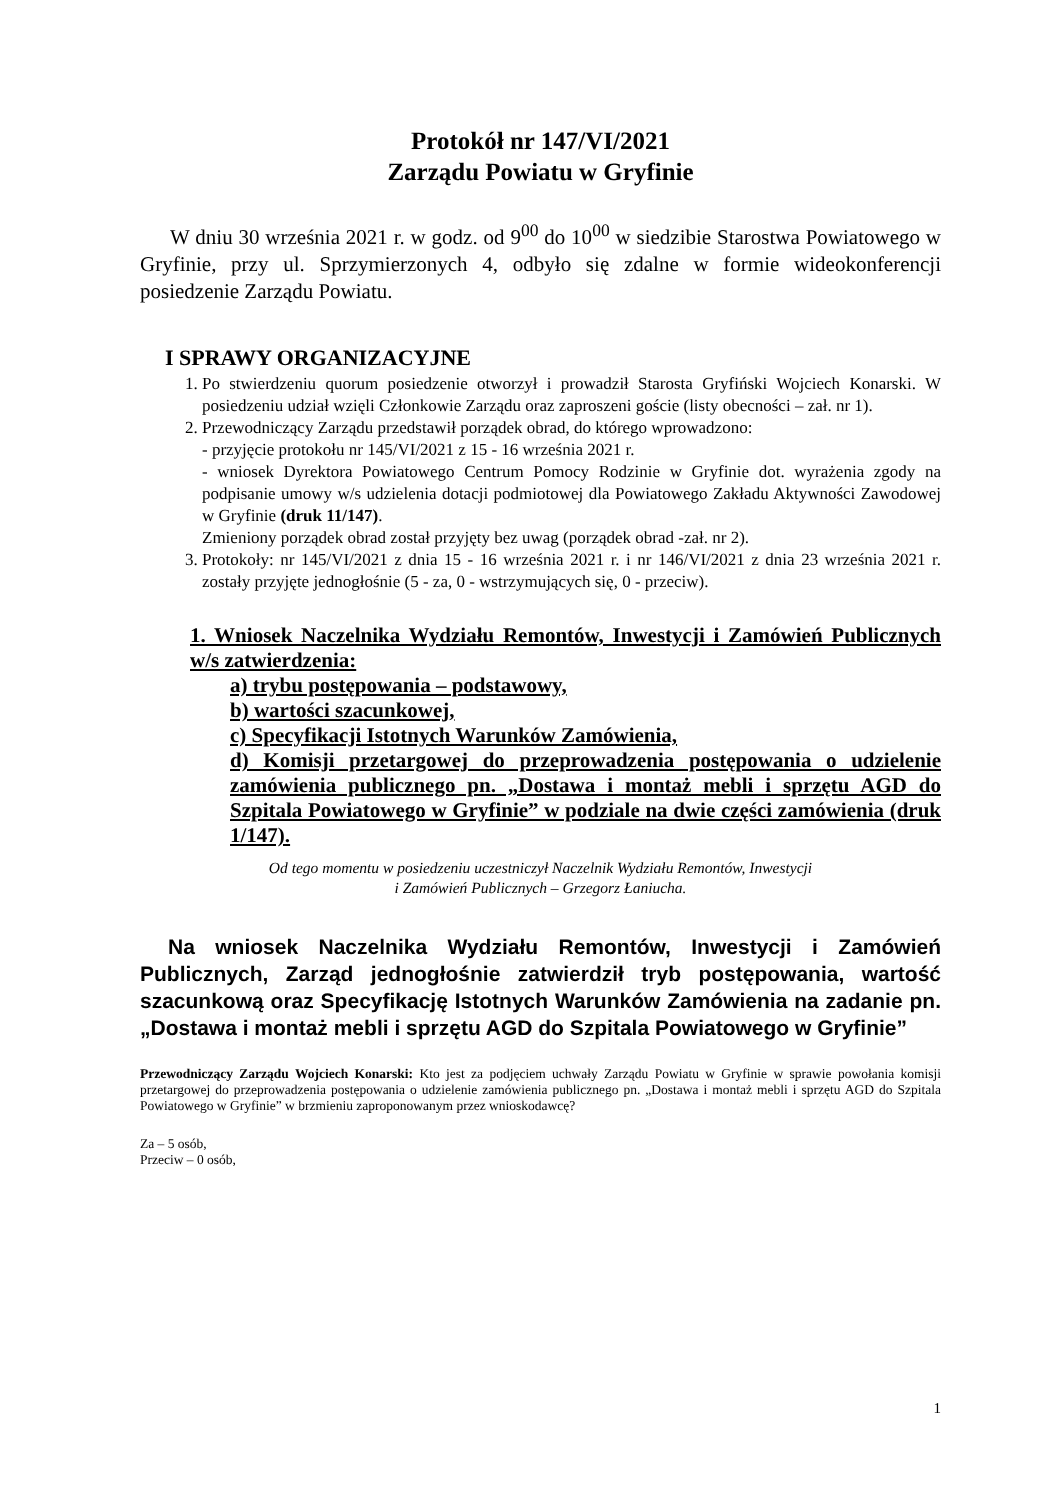Protokół nr 147/VI/2021
Zarządu Powiatu w Gryfinie
W dniu 30 września 2021 r. w godz. od 9<sup>00</sup> do 10<sup>00</sup> w siedzibie Starostwa Powiatowego w Gryfinie, przy ul. Sprzymierzonych 4, odbyło się zdalne w formie wideokonferencji posiedzenie Zarządu Powiatu.
I SPRAWY ORGANIZACYJNE
1. Po stwierdzeniu quorum posiedzenie otworzył i prowadził Starosta Gryfiński Wojciech Konarski. W posiedzeniu udział wzięli Członkowie Zarządu oraz zaproszeni goście (listy obecności – zał. nr 1).
2. Przewodniczący Zarządu przedstawił porządek obrad, do którego wprowadzono:
- przyjęcie protokołu nr 145/VI/2021 z 15 - 16 września 2021 r.
- wniosek Dyrektora Powiatowego Centrum Pomocy Rodzinie w Gryfinie dot. wyrażenia zgody na podpisanie umowy w/s udzielenia dotacji podmiotowej dla Powiatowego Zakładu Aktywności Zawodowej w Gryfinie (druk 11/147).
Zmieniony porządek obrad został przyjęty bez uwag (porządek obrad -zał. nr 2).
3. Protokoły: nr 145/VI/2021 z dnia 15 - 16 września 2021 r. i nr 146/VI/2021 z dnia 23 września 2021 r. zostały przyjęte jednogłośnie (5 - za, 0 - wstrzymujących się, 0 - przeciw).
1. Wniosek Naczelnika Wydziału Remontów, Inwestycji i Zamówień Publicznych w/s zatwierdzenia:
a) trybu postępowania – podstawowy,
b) wartości szacunkowej,
c) Specyfikacji Istotnych Warunków Zamówienia,
d) Komisji przetargowej do przeprowadzenia postępowania o udzielenie zamówienia publicznego pn. „Dostawa i montaż mebli i sprzętu AGD do Szpitala Powiatowego w Gryfinie” w podziale na dwie części zamówienia (druk 1/147).
Od tego momentu w posiedzeniu uczestniczył Naczelnik Wydziału Remontów, Inwestycji
i Zamówień Publicznych – Grzegorz Łaniucha.
Na wniosek Naczelnika Wydziału Remontów, Inwestycji i Zamówień Publicznych, Zarząd jednogłośnie zatwierdził tryb postępowania, wartość szacunkową oraz Specyfikację Istotnych Warunków Zamówienia na zadanie pn. „Dostawa i montaż mebli i sprzętu AGD do Szpitala Powiatowego w Gryfinie”
Przewodniczący Zarządu Wojciech Konarski: Kto jest za podjęciem uchwały Zarządu Powiatu w Gryfinie w sprawie powołania komisji przetargowej do przeprowadzenia postępowania o udzielenie zamówienia publicznego pn. „Dostawa i montaż mebli i sprzętu AGD do Szpitala Powiatowego w Gryfinie” w brzmieniu zaproponowanym przez wnioskodawcę?
Za – 5 osób,
Przeciw – 0 osób,
1